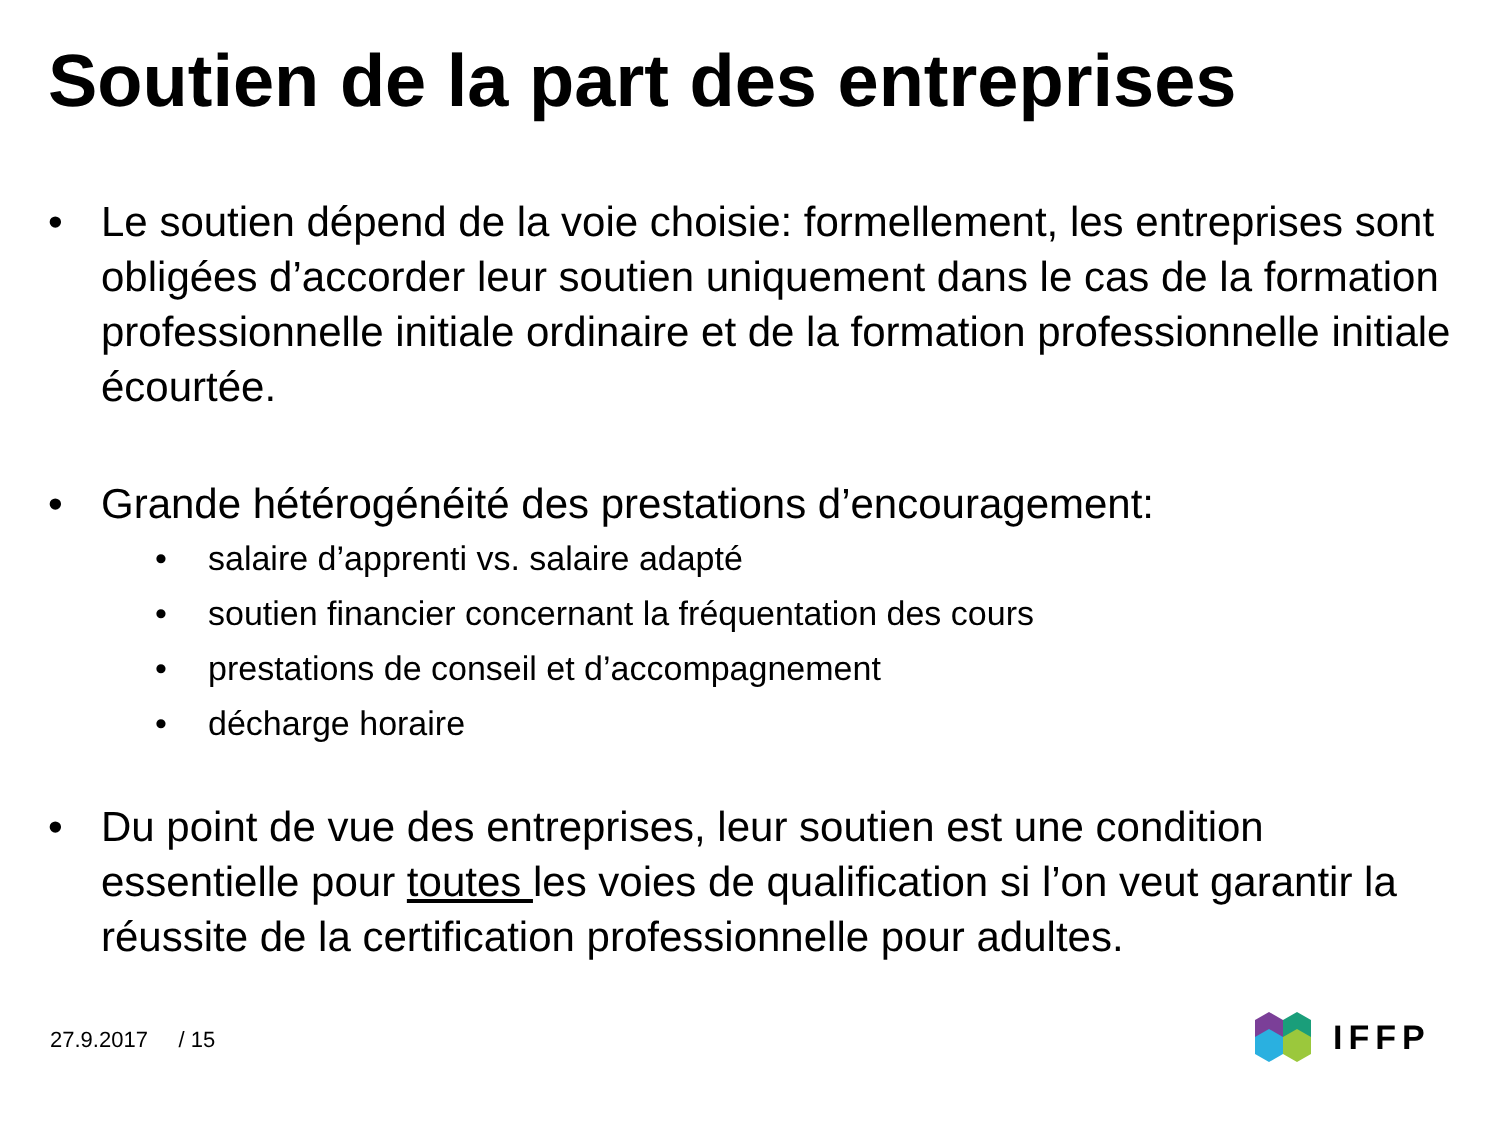Soutien de la part des entreprises
• Le soutien dépend de la voie choisie: formellement, les entreprises sont obligées d’accorder leur soutien uniquement dans le cas de la formation professionnelle initiale ordinaire et de la formation professionnelle initiale écourtée.
• Grande hétérogénéité des prestations d’encouragement:
• salaire d’apprenti vs. salaire adapté
• soutien financier concernant la fréquentation des cours
• prestations de conseil et d’accompagnement
• décharge horaire
• Du point de vue des entreprises, leur soutien est une condition essentielle pour toutes les voies de qualification si l’on veut garantir la réussite de la certification professionnelle pour adultes.
27.9.2017 / 15
IFFP